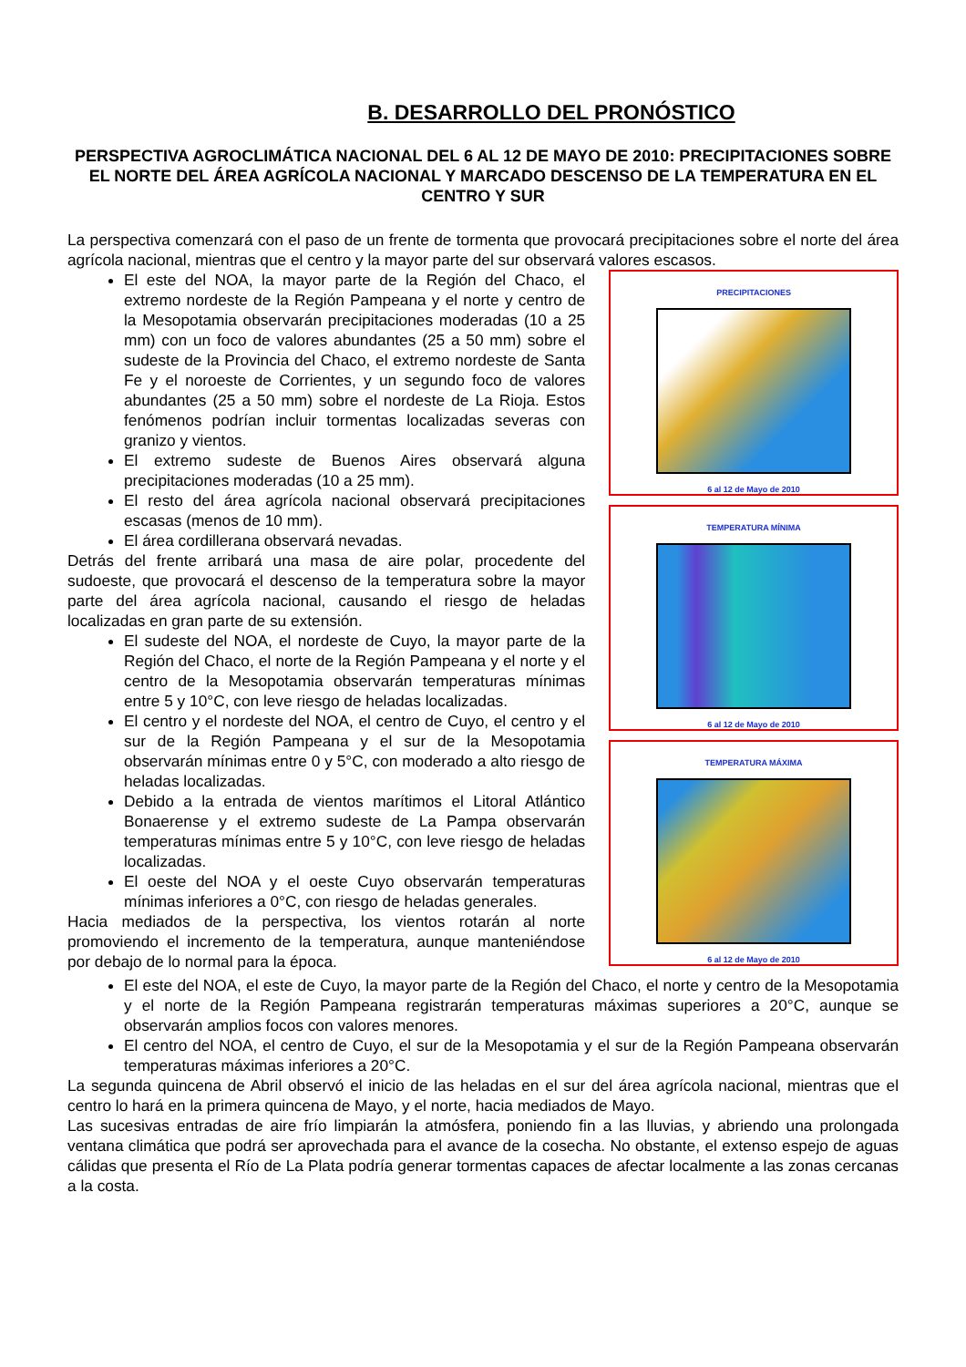B. DESARROLLO DEL PRONÓSTICO
PERSPECTIVA AGROCLIMÁTICA NACIONAL DEL 6 AL 12 DE MAYO DE 2010: PRECIPITACIONES SOBRE EL NORTE DEL ÁREA AGRÍCOLA NACIONAL Y MARCADO DESCENSO DE LA TEMPERATURA EN EL CENTRO Y SUR
La perspectiva comenzará con el paso de un frente de tormenta que provocará precipitaciones sobre el norte del área agrícola nacional, mientras que el centro y la mayor parte del sur observará valores escasos.
El este del NOA, la mayor parte de la Región del Chaco, el extremo nordeste de la Región Pampeana y el norte y centro de la Mesopotamia observarán precipitaciones moderadas (10 a 25 mm) con un foco de valores abundantes (25 a 50 mm) sobre el sudeste de la Provincia del Chaco, el extremo nordeste de Santa Fe y el noroeste de Corrientes, y un segundo foco de valores abundantes (25 a 50 mm) sobre el nordeste de La Rioja. Estos fenómenos podrían incluir tormentas localizadas severas con granizo y vientos.
El extremo sudeste de Buenos Aires observará alguna precipitaciones moderadas (10 a 25 mm).
El resto del área agrícola nacional observará precipitaciones escasas (menos de 10 mm).
El área cordillerana observará nevadas.
Detrás del frente arribará una masa de aire polar, procedente del sudoeste, que provocará el descenso de la temperatura sobre la mayor parte del área agrícola nacional, causando el riesgo de heladas localizadas en gran parte de su extensión.
El sudeste del NOA, el nordeste de Cuyo, la mayor parte de la Región del Chaco, el norte de la Región Pampeana y el norte y el centro de la Mesopotamia observarán temperaturas mínimas entre 5 y 10°C, con leve riesgo de heladas localizadas.
El centro y el nordeste del NOA, el centro de Cuyo, el centro y el sur de la Región Pampeana y el sur de la Mesopotamia observarán mínimas entre 0 y 5°C, con moderado a alto riesgo de heladas localizadas.
Debido a la entrada de vientos marítimos el Litoral Atlántico Bonaerense y el extremo sudeste de La Pampa observarán temperaturas mínimas entre 5 y 10°C, con leve riesgo de heladas localizadas.
El oeste del NOA y el oeste Cuyo observarán temperaturas mínimas inferiores a 0°C, con riesgo de heladas generales.
Hacia mediados de la perspectiva, los vientos rotarán al norte promoviendo el incremento de la temperatura, aunque manteniéndose por debajo de lo normal para la época.
PRECIPITACIONES
6 al 12 de Mayo de 2010
TEMPERATURA MÍNIMA
6 al 12 de Mayo de 2010
TEMPERATURA MÁXIMA
6 al 12 de Mayo de 2010
El este del NOA, el este de Cuyo, la mayor parte de la Región del Chaco, el norte y centro de la Mesopotamia y el norte de la Región Pampeana registrarán temperaturas máximas superiores a 20°C, aunque se observarán amplios focos con valores menores.
El centro del NOA, el centro de Cuyo, el sur de la Mesopotamia y el sur de la Región Pampeana observarán temperaturas máximas inferiores a 20°C.
La segunda quincena de Abril observó el inicio de las heladas en el sur del área agrícola nacional, mientras que el centro lo hará en la primera quincena de Mayo, y el norte, hacia mediados de Mayo.
Las sucesivas entradas de aire frío limpiarán la atmósfera, poniendo fin a las lluvias, y abriendo una prolongada ventana climática que podrá ser aprovechada para el avance de la cosecha. No obstante, el extenso espejo de aguas cálidas que presenta el Río de La Plata podría generar tormentas capaces de afectar localmente a las zonas cercanas a la costa.